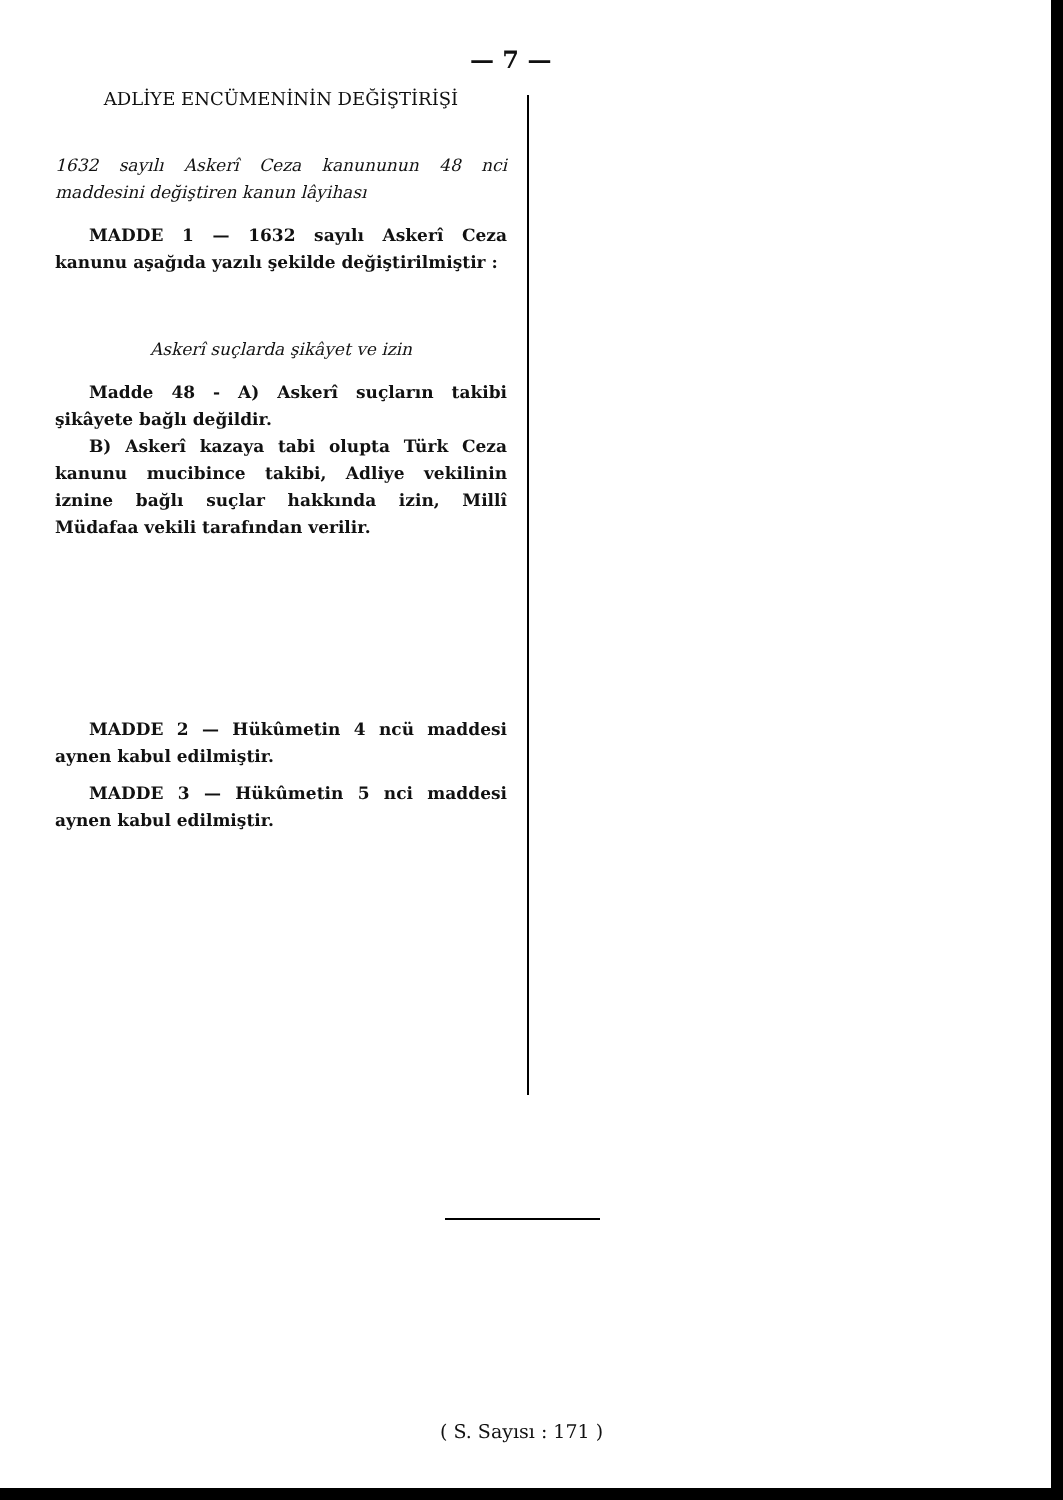— 7 —
ADLİYE ENCÜMENİNİN DEĞİŞTİRİŞİ
1632 sayılı Askerî Ceza kanununun 48 nci maddesini değiştiren kanun lâyihası
MADDE 1 — 1632 sayılı Askerî Ceza kanunu aşağıda yazılı şekilde değiştirilmiştir :
Askerî suçlarda şikâyet ve izin
Madde 48 - A) Askerî suçların takibi şikâyete bağlı değildir.
B) Askerî kazaya tabi olupta Türk Ceza kanunu mucibince takibi, Adliye vekilinin iznine bağlı suçlar hakkında izin, Millî Müdafaa vekili tarafından verilir.
MADDE 2 — Hükûmetin 4 ncü maddesi aynen kabul edilmiştir.
MADDE 3 — Hükûmetin 5 nci maddesi aynen kabul edilmiştir.
( S. Sayısı : 171 )